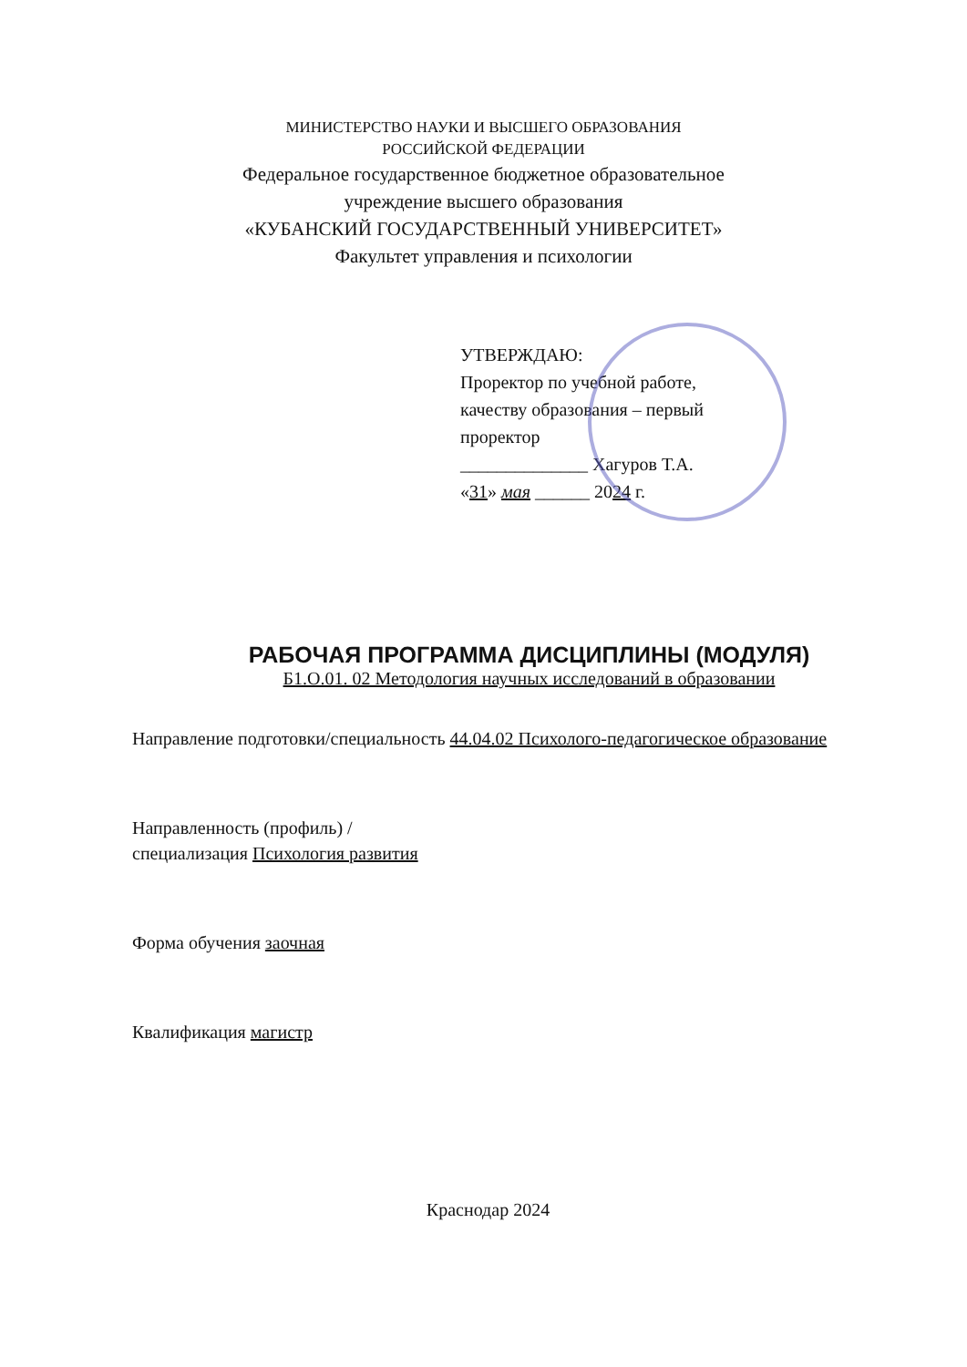МИНИСТЕРСТВО НАУКИ И ВЫСШЕГО ОБРАЗОВАНИЯ
РОССИЙСКОЙ ФЕДЕРАЦИИ
Федеральное государственное бюджетное образовательное
учреждение высшего образования
«КУБАНСКИЙ ГОСУДАРСТВЕННЫЙ УНИВЕРСИТЕТ»
Факультет управления и психологии
УТВЕРЖДАЮ:
Проректор по учебной работе,
качеству образования – первый
проректор
______________ Хагуров Т.А.
«31» мая ______ 2024 г.
РАБОЧАЯ ПРОГРАММА ДИСЦИПЛИНЫ (МОДУЛЯ)
Б1.О.01. 02 Методология научных исследований в образовании
Направление подготовки/специальность 44.04.02 Психолого-педагогическое образование
Направленность (профиль) /
специализация Психология развития
Форма обучения заочная
Квалификация магистр
Краснодар 2024